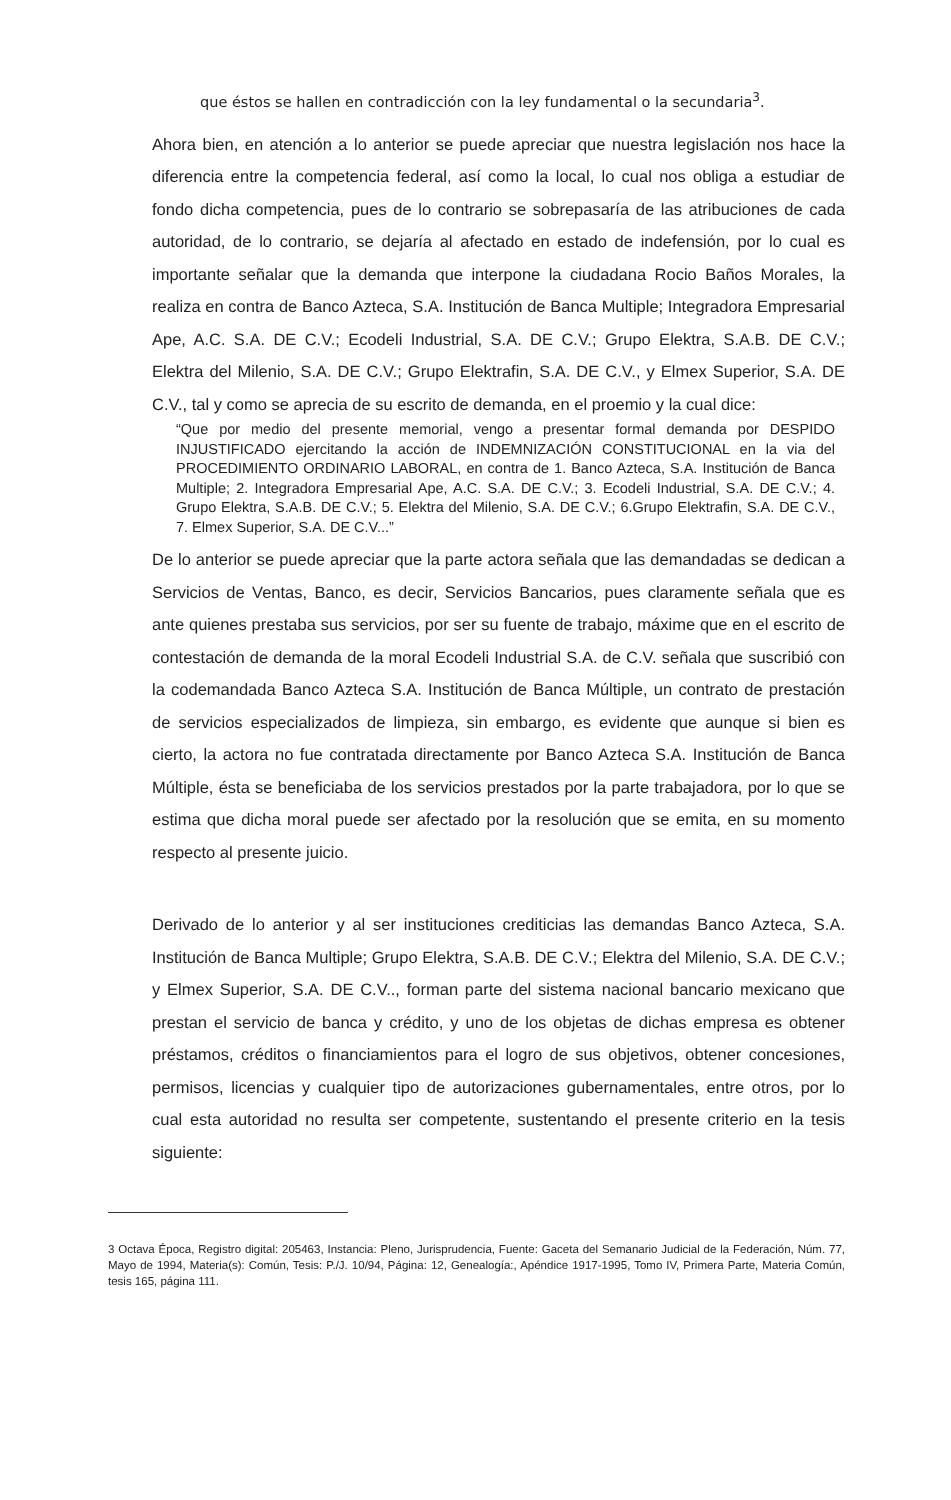que éstos se hallen en contradicción con la ley fundamental o la secundaria<sup>3</sup>.
Ahora bien, en atención a lo anterior se puede apreciar que nuestra legislación nos hace la diferencia entre la competencia federal, así como la local, lo cual nos obliga a estudiar de fondo dicha competencia, pues de lo contrario se sobrepasaría de las atribuciones de cada autoridad, de lo contrario, se dejaría al afectado en estado de indefensión, por lo cual es importante señalar que la demanda que interpone la ciudadana Rocio Baños Morales, la realiza en contra de Banco Azteca, S.A. Institución de Banca Multiple; Integradora Empresarial Ape, A.C. S.A. DE C.V.; Ecodeli Industrial, S.A. DE C.V.; Grupo Elektra, S.A.B. DE C.V.; Elektra del Milenio, S.A. DE C.V.; Grupo Elektrafin, S.A. DE C.V., y Elmex Superior, S.A. DE C.V., tal y como se aprecia de su escrito de demanda, en el proemio y la cual dice:
“Que por medio del presente memorial, vengo a presentar formal demanda por DESPIDO INJUSTIFICADO ejercitando la acción de INDEMNIZACIÓN CONSTITUCIONAL en la via del PROCEDIMIENTO ORDINARIO LABORAL, en contra de 1. Banco Azteca, S.A. Institución de Banca Multiple; 2. Integradora Empresarial Ape, A.C. S.A. DE C.V.; 3. Ecodeli Industrial, S.A. DE C.V.; 4. Grupo Elektra, S.A.B. DE C.V.; 5. Elektra del Milenio, S.A. DE C.V.; 6.Grupo Elektrafin, S.A. DE C.V., 7. Elmex Superior, S.A. DE C.V...”
De lo anterior se puede apreciar que la parte actora señala que las demandadas se dedican a Servicios de Ventas, Banco, es decir, Servicios Bancarios, pues claramente señala que es ante quienes prestaba sus servicios, por ser su fuente de trabajo, máxime que en el escrito de contestación de demanda de la moral Ecodeli Industrial S.A. de C.V. señala que suscribió con la codemandada Banco Azteca S.A. Institución de Banca Múltiple, un contrato de prestación de servicios especializados de limpieza, sin embargo, es evidente que aunque si bien es cierto, la actora no fue contratada directamente por Banco Azteca S.A. Institución de Banca Múltiple, ésta se beneficiaba de los servicios prestados por la parte trabajadora, por lo que se estima que dicha moral puede ser afectado por la resolución que se emita, en su momento respecto al presente juicio.
Derivado de lo anterior y al ser instituciones crediticias las demandas Banco Azteca, S.A. Institución de Banca Multiple; Grupo Elektra, S.A.B. DE C.V.; Elektra del Milenio, S.A. DE C.V.; y Elmex Superior, S.A. DE C.V.., forman parte del sistema nacional bancario mexicano que prestan el servicio de banca y crédito, y uno de los objetas de dichas empresa es obtener préstamos, créditos o financiamientos para el logro de sus objetivos, obtener concesiones, permisos, licencias y cualquier tipo de autorizaciones gubernamentales, entre otros, por lo cual esta autoridad no resulta ser competente, sustentando el presente criterio en la tesis siguiente:
3 Octava Época, Registro digital: 205463, Instancia: Pleno, Jurisprudencia, Fuente: Gaceta del Semanario Judicial de la Federación, Núm. 77, Mayo de 1994, Materia(s): Común, Tesis: P./J. 10/94, Página: 12, Genealogía:, Apéndice 1917-1995, Tomo IV, Primera Parte, Materia Común, tesis 165, página 111.